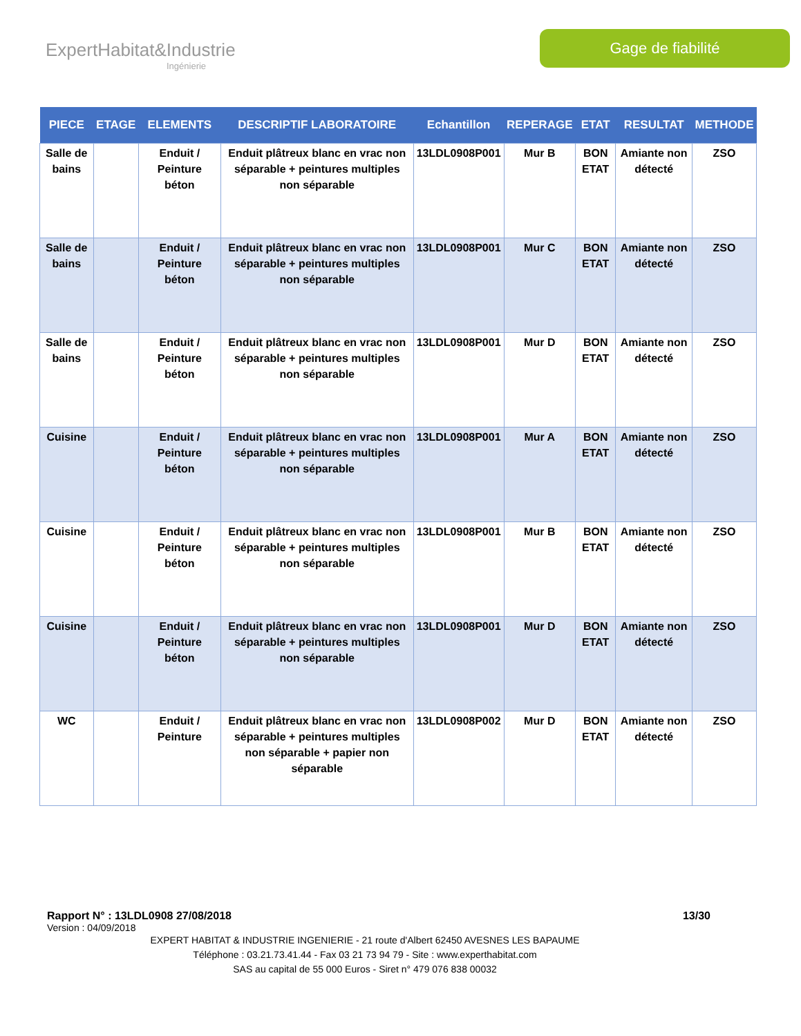ExpertHabitat&Industrie
Ingénierie
Gage de fiabilité
| PIECE | ETAGE | ELEMENTS | DESCRIPTIF LABORATOIRE | Echantillon | REPERAGE | ETAT | RESULTAT | METHODE |
| --- | --- | --- | --- | --- | --- | --- | --- | --- |
| Salle de bains | | Enduit / Peinture béton | Enduit plâtreux blanc en vrac non séparable + peintures multiples non séparable | 13LDL0908P001 | Mur B | BON ETAT | Amiante non détecté | ZSO |
| Salle de bains | | Enduit / Peinture béton | Enduit plâtreux blanc en vrac non séparable + peintures multiples non séparable | 13LDL0908P001 | Mur C | BON ETAT | Amiante non détecté | ZSO |
| Salle de bains | | Enduit / Peinture béton | Enduit plâtreux blanc en vrac non séparable + peintures multiples non séparable | 13LDL0908P001 | Mur D | BON ETAT | Amiante non détecté | ZSO |
| Cuisine | | Enduit / Peinture béton | Enduit plâtreux blanc en vrac non séparable + peintures multiples non séparable | 13LDL0908P001 | Mur A | BON ETAT | Amiante non détecté | ZSO |
| Cuisine | | Enduit / Peinture béton | Enduit plâtreux blanc en vrac non séparable + peintures multiples non séparable | 13LDL0908P001 | Mur B | BON ETAT | Amiante non détecté | ZSO |
| Cuisine | | Enduit / Peinture béton | Enduit plâtreux blanc en vrac non séparable + peintures multiples non séparable | 13LDL0908P001 | Mur D | BON ETAT | Amiante non détecté | ZSO |
| WC | | Enduit / Peinture | Enduit plâtreux blanc en vrac non séparable + peintures multiples non séparable + papier non séparable | 13LDL0908P002 | Mur D | BON ETAT | Amiante non détecté | ZSO |
Rapport N° : 13LDL0908 27/08/2018 13/30
Version : 04/09/2018
EXPERT HABITAT & INDUSTRIE INGENIERIE - 21 route d'Albert 62450 AVESNES LES BAPAUME
Téléphone : 03.21.73.41.44 - Fax 03 21 73 94 79 - Site : www.experthabitat.com
SAS au capital de 55 000 Euros - Siret n° 479 076 838 00032